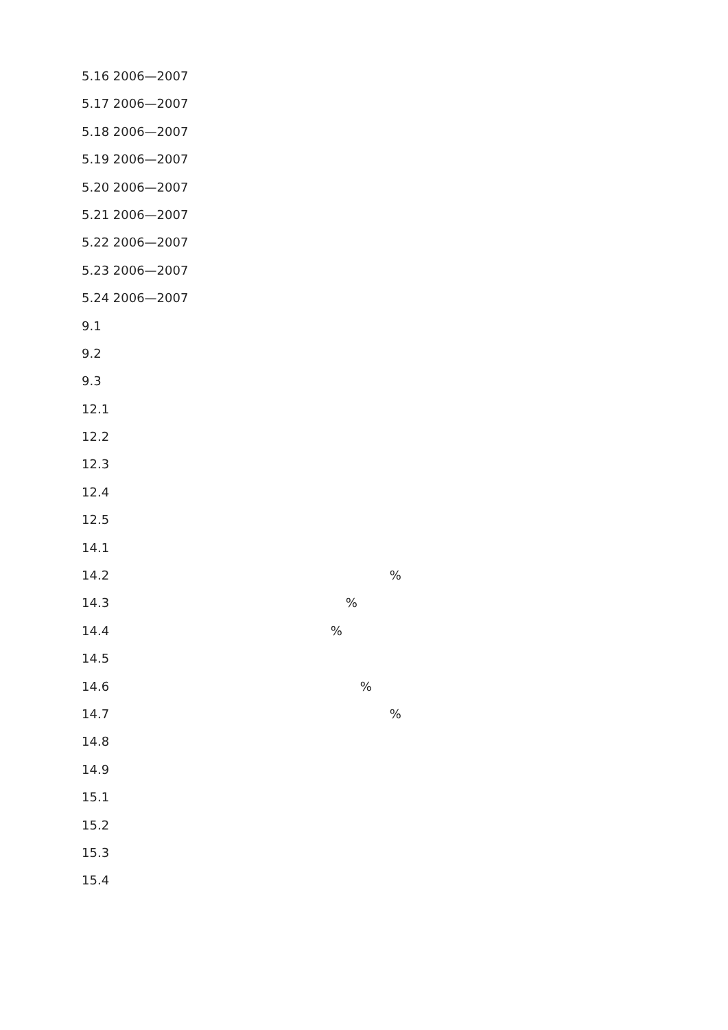5.16 2006—2007
5.17 2006—2007
5.18 2006—2007
5.19 2006—2007
5.20 2006—2007
5.21 2006—2007
5.22 2006—2007
5.23 2006—2007
5.24 2006—2007
9.1
9.2
9.3
12.1
12.2
12.3
12.4
12.5
14.1
14.2 %
14.3 %
14.4 %
14.5
14.6 %
14.7 %
14.8
14.9
15.1
15.2
15.3
15.4